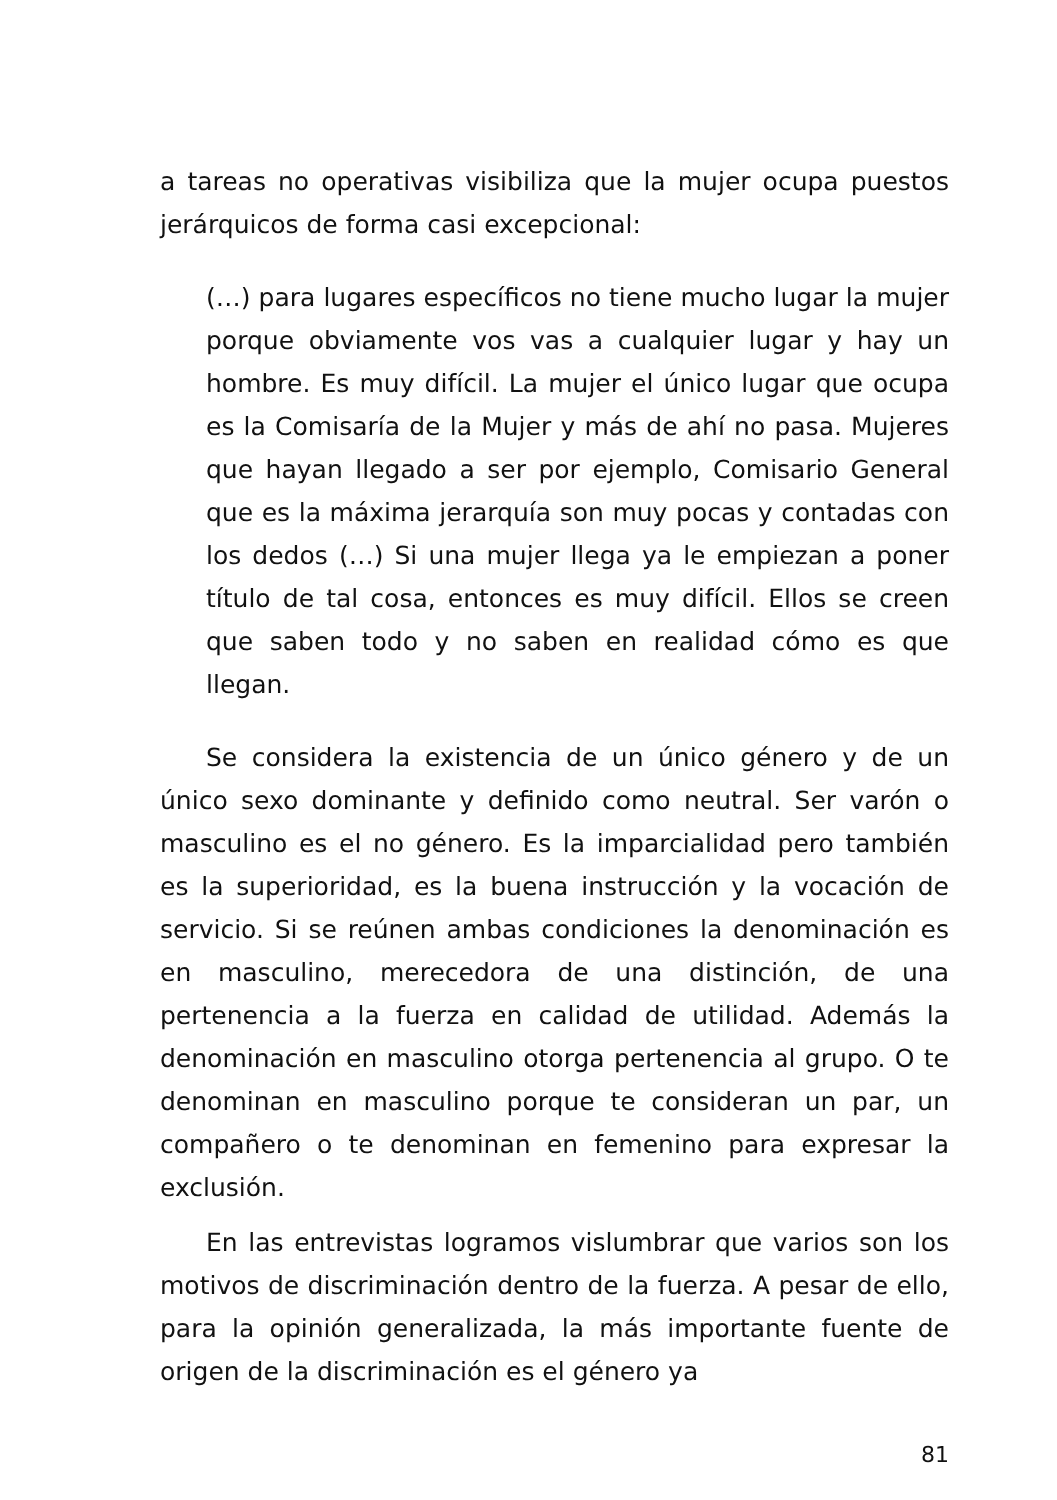a tareas no operativas visibiliza que la mujer ocupa puestos jerárquicos de forma casi excepcional:
(…) para lugares específicos no tiene mucho lugar la mujer porque obviamente vos vas a cualquier lugar y hay un hombre. Es muy difícil. La mujer el único lugar que ocupa es la Comisaría de la Mujer y más de ahí no pasa. Mujeres que hayan llegado a ser por ejemplo, Comisario General que es la máxima jerarquía son muy pocas y contadas con los dedos (…) Si una mujer llega ya le empiezan a poner título de tal cosa, entonces es muy difícil. Ellos se creen que saben todo y no saben en realidad cómo es que llegan.
Se considera la existencia de un único género y de un único sexo dominante y definido como neutral. Ser varón o masculino es el no género. Es la imparcialidad pero también es la superioridad, es la buena instrucción y la vocación de servicio. Si se reúnen ambas condiciones la denominación es en masculino, merecedora de una distinción, de una pertenencia a la fuerza en calidad de utilidad. Además la denominación en masculino otorga pertenencia al grupo. O te denominan en masculino porque te consideran un par, un compañero o te denominan en femenino para expresar la exclusión.
En las entrevistas logramos vislumbrar que varios son los motivos de discriminación dentro de la fuerza. A pesar de ello, para la opinión generalizada, la más importante fuente de origen de la discriminación es el género ya
81